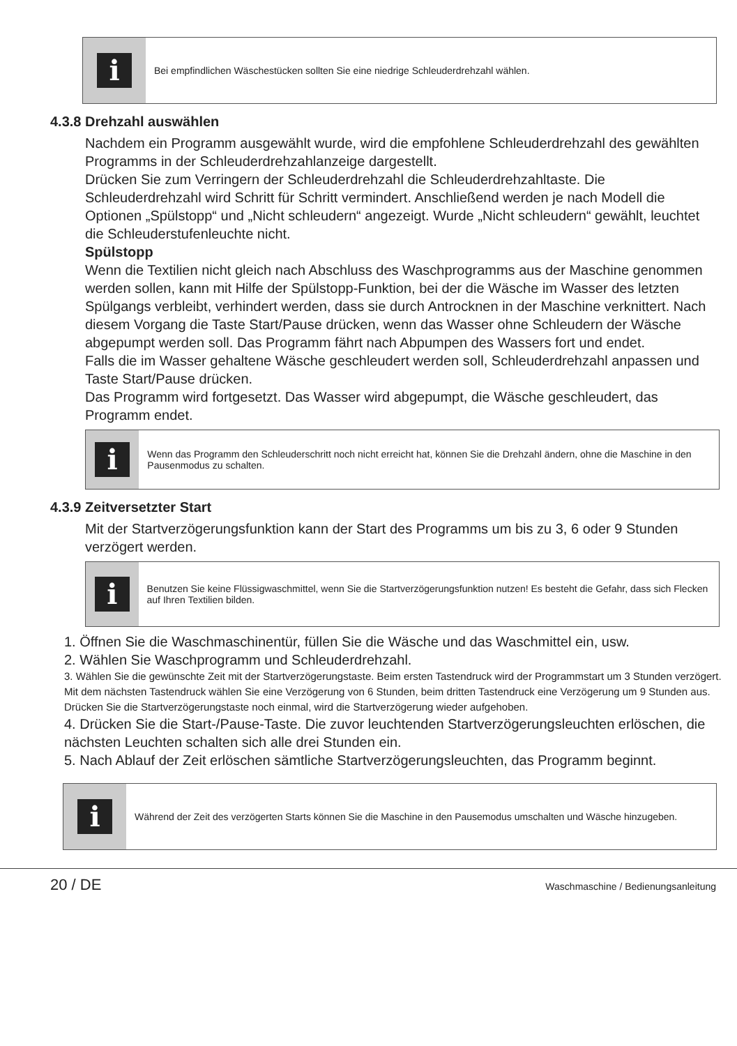i
Bei empfindlichen Wäschestücken sollten Sie eine niedrige Schleuderdrehzahl wählen.
4.3.8 Drehzahl auswählen
Nachdem ein Programm ausgewählt wurde, wird die empfohlene Schleuderdrehzahl des gewählten Programms in der Schleuderdrehzahlanzeige dargestellt.
Drücken Sie zum Verringern der Schleuderdrehzahl die Schleuderdrehzahltaste. Die Schleuderdrehzahl wird Schritt für Schritt vermindert. Anschließend werden je nach Modell die Optionen „Spülstopp“ und „Nicht schleudern“ angezeigt. Wurde „Nicht schleudern“ gewählt, leuchtet die Schleuderstufenleuchte nicht.
Spülstopp
Wenn die Textilien nicht gleich nach Abschluss des Waschprogramms aus der Maschine genommen werden sollen, kann mit Hilfe der Spülstopp-Funktion, bei der die Wäsche im Wasser des letzten Spülgangs verbleibt, verhindert werden, dass sie durch Antrocknen in der Maschine verknittert. Nach diesem Vorgang die Taste Start/Pause drücken, wenn das Wasser ohne Schleudern der Wäsche abgepumpt werden soll. Das Programm fährt nach Abpumpen des Wassers fort und endet.
Falls die im Wasser gehaltene Wäsche geschleudert werden soll, Schleuderdrehzahl anpassen und Taste Start/Pause drücken.
Das Programm wird fortgesetzt. Das Wasser wird abgepumpt, die Wäsche geschleudert, das Programm endet.
i
Wenn das Programm den Schleuderschritt noch nicht erreicht hat, können Sie die Drehzahl ändern, ohne die Maschine in den Pausenmodus zu schalten.
4.3.9 Zeitversetzter Start
Mit der Startverzögerungsfunktion kann der Start des Programms um bis zu 3, 6 oder 9 Stunden verzögert werden.
i
Benutzen Sie keine Flüssigwaschmittel, wenn Sie die Startverzögerungsfunktion nutzen! Es besteht die Gefahr, dass sich Flecken auf Ihren Textilien bilden.
1. Öffnen Sie die Waschmaschinentür, füllen Sie die Wäsche und das Waschmittel ein, usw.
2. Wählen Sie Waschprogramm und Schleuderdrehzahl.
3. Wählen Sie die gewünschte Zeit mit der Startverzögerungstaste. Beim ersten Tastendruck wird der Programmstart um 3 Stunden verzögert. Mit dem nächsten Tastendruck wählen Sie eine Verzögerung von 6 Stunden, beim dritten Tastendruck eine Verzögerung um 9 Stunden aus. Drücken Sie die Startverzögerungstaste noch einmal, wird die Startverzögerung wieder aufgehoben.
4. Drücken Sie die Start-/Pause-Taste. Die zuvor leuchtenden Startverzögerungsleuchten erlöschen, die nächsten Leuchten schalten sich alle drei Stunden ein.
5. Nach Ablauf der Zeit erlöschen sämtliche Startverzögerungsleuchten, das Programm beginnt.
i
Während der Zeit des verzögerten Starts können Sie die Maschine in den Pausemodus umschalten und Wäsche hinzugeben.
20 / DE Waschmaschine / Bedienungsanleitung